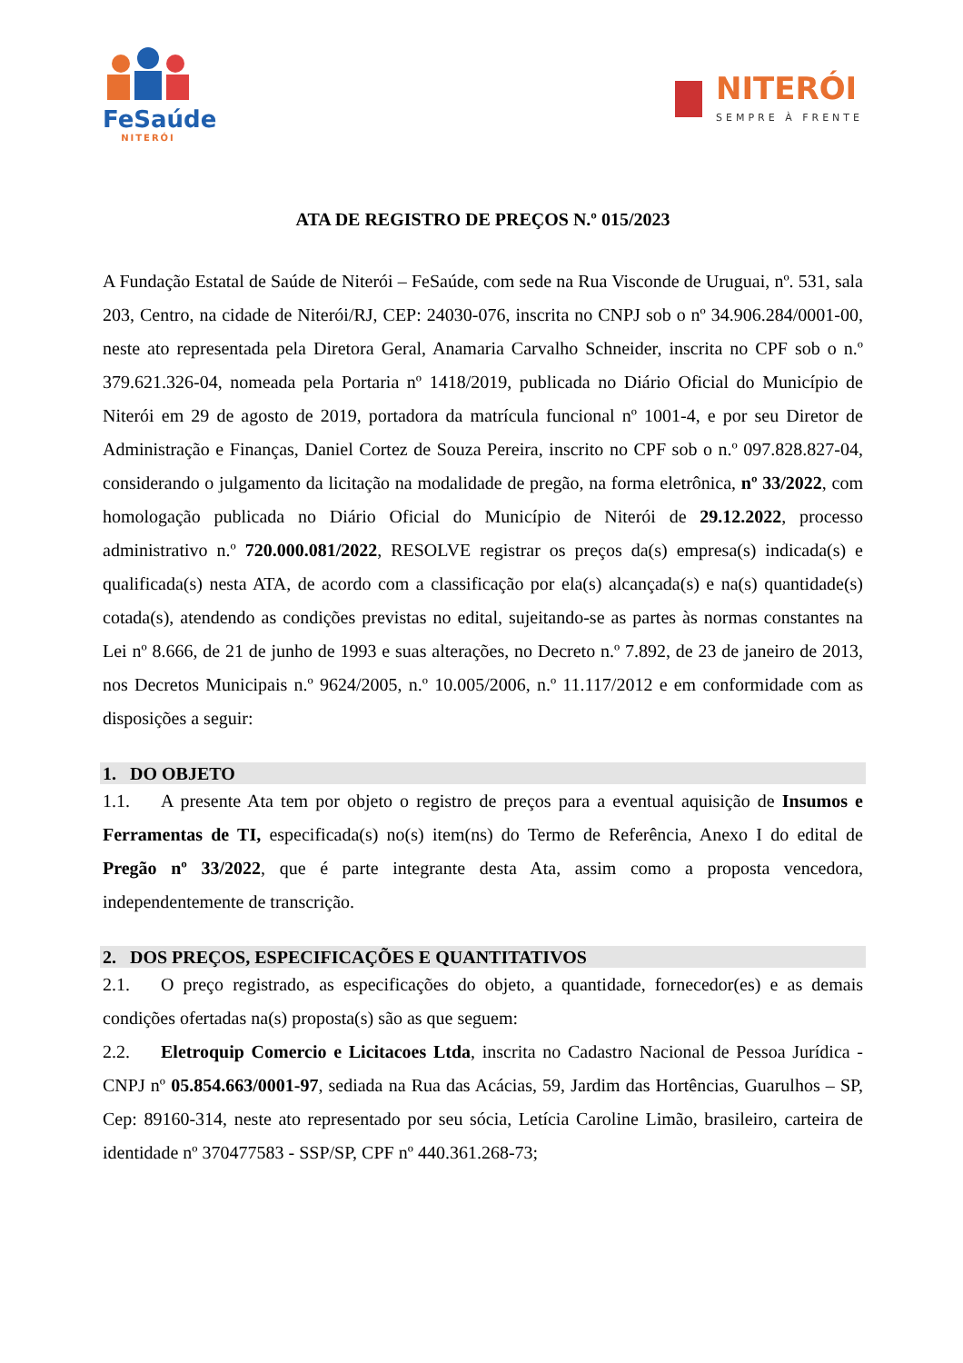FeSaúde
NITERÓI
NITERÓI
SEMPRE À FRENTE
ATA DE REGISTRO DE PREÇOS N.º 015/2023
A Fundação Estatal de Saúde de Niterói – FeSaúde, com sede na Rua Visconde de Uruguai, nº. 531, sala 203, Centro, na cidade de Niterói/RJ, CEP: 24030-076, inscrita no CNPJ sob o nº 34.906.284/0001-00, neste ato representada pela Diretora Geral, Anamaria Carvalho Schneider, inscrita no CPF sob o n.º 379.621.326-04, nomeada pela Portaria nº 1418/2019, publicada no Diário Oficial do Município de Niterói em 29 de agosto de 2019, portadora da matrícula funcional nº 1001-4, e por seu Diretor de Administração e Finanças, Daniel Cortez de Souza Pereira, inscrito no CPF sob o n.º 097.828.827-04, considerando o julgamento da licitação na modalidade de pregão, na forma eletrônica, nº 33/2022, com homologação publicada no Diário Oficial do Município de Niterói de 29.12.2022, processo administrativo n.º 720.000.081/2022, RESOLVE registrar os preços da(s) empresa(s) indicada(s) e qualificada(s) nesta ATA, de acordo com a classificação por ela(s) alcançada(s) e na(s) quantidade(s) cotada(s), atendendo as condições previstas no edital, sujeitando-se as partes às normas constantes na Lei nº 8.666, de 21 de junho de 1993 e suas alterações, no Decreto n.º 7.892, de 23 de janeiro de 2013, nos Decretos Municipais n.º 9624/2005, n.º 10.005/2006, n.º 11.117/2012 e em conformidade com as disposições a seguir:
1. DO OBJETO
1.1. A presente Ata tem por objeto o registro de preços para a eventual aquisição de Insumos e Ferramentas de TI, especificada(s) no(s) item(ns) do Termo de Referência, Anexo I do edital de Pregão nº 33/2022, que é parte integrante desta Ata, assim como a proposta vencedora, independentemente de transcrição.
2. DOS PREÇOS, ESPECIFICAÇÕES E QUANTITATIVOS
2.1. O preço registrado, as especificações do objeto, a quantidade, fornecedor(es) e as demais condições ofertadas na(s) proposta(s) são as que seguem:
2.2. Eletroquip Comercio e Licitacoes Ltda, inscrita no Cadastro Nacional de Pessoa Jurídica - CNPJ nº 05.854.663/0001-97, sediada na Rua das Acácias, 59, Jardim das Hortências, Guarulhos – SP, Cep: 89160-314, neste ato representado por seu sócia, Letícia Caroline Limão, brasileiro, carteira de identidade nº 370477583 - SSP/SP, CPF nº 440.361.268-73;